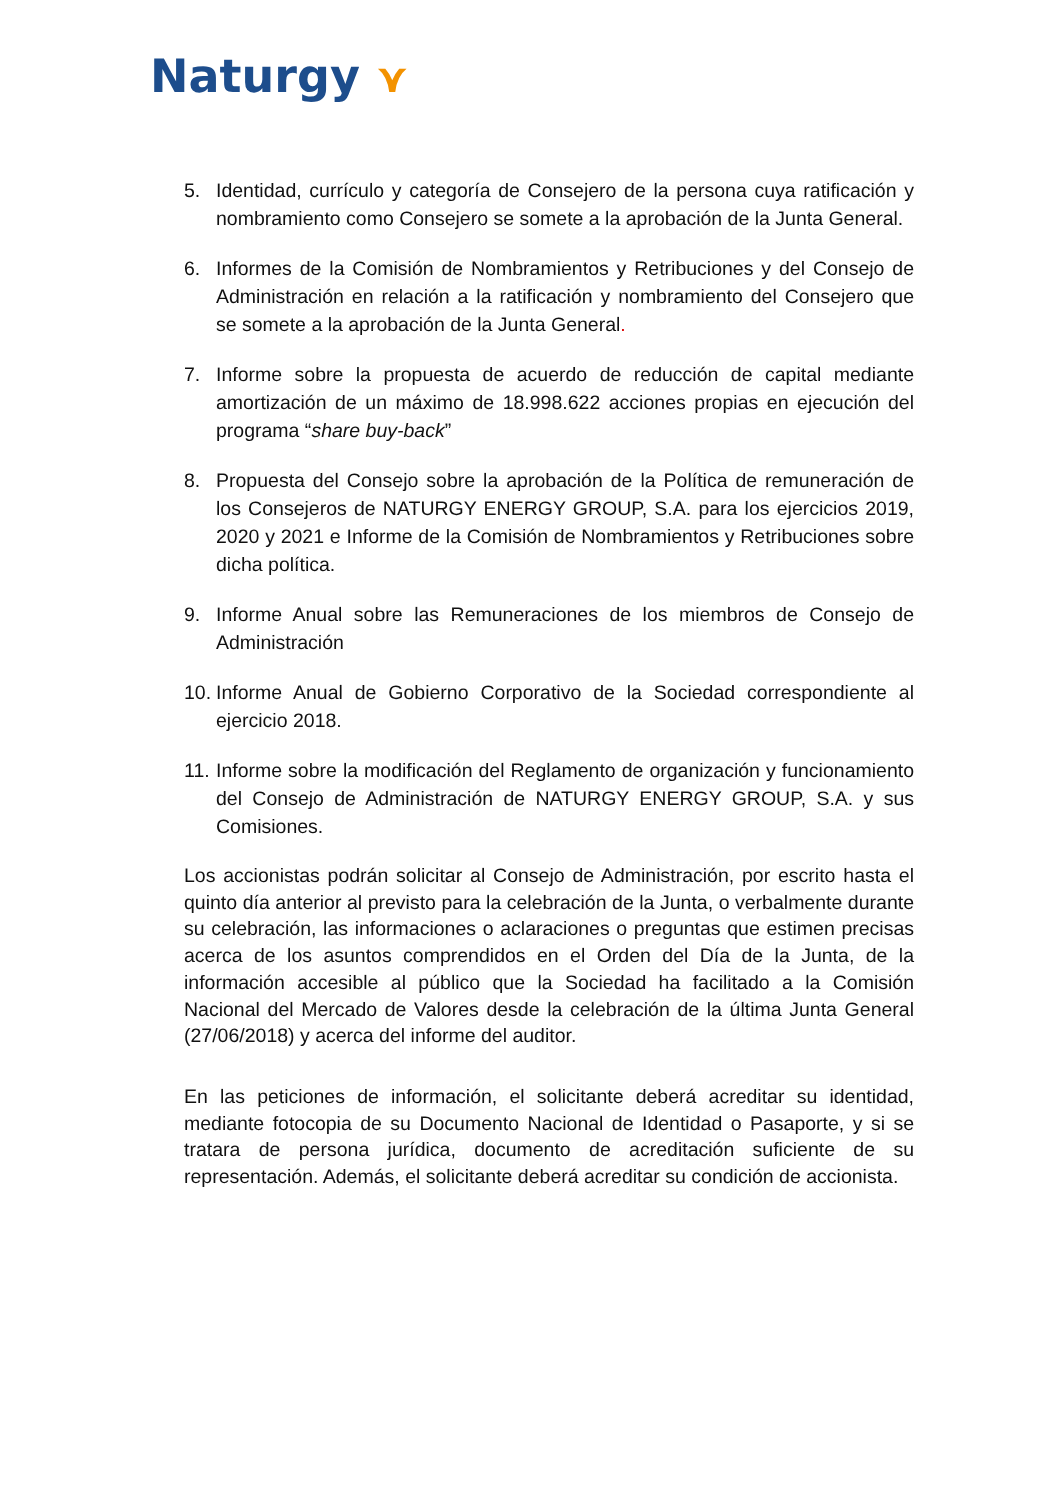Naturgy ⋎
5. Identidad, currículo y categoría de Consejero de la persona cuya ratificación y nombramiento como Consejero se somete a la aprobación de la Junta General.
6. Informes de la Comisión de Nombramientos y Retribuciones y del Consejo de Administración en relación a la ratificación y nombramiento del Consejero que se somete a la aprobación de la Junta General.
7. Informe sobre la propuesta de acuerdo de reducción de capital mediante amortización de un máximo de 18.998.622 acciones propias en ejecución del programa “share buy-back”
8. Propuesta del Consejo sobre la aprobación de la Política de remuneración de los Consejeros de NATURGY ENERGY GROUP, S.A. para los ejercicios 2019, 2020 y 2021 e Informe de la Comisión de Nombramientos y Retribuciones sobre dicha política.
9. Informe Anual sobre las Remuneraciones de los miembros de Consejo de Administración
10.
Informe Anual de Gobierno Corporativo de la Sociedad correspondiente al ejercicio 2018.
11.
Informe sobre la modificación del Reglamento de organización y funcionamiento del Consejo de Administración de NATURGY ENERGY GROUP, S.A. y sus Comisiones.
Los accionistas podrán solicitar al Consejo de Administración, por escrito hasta el quinto día anterior al previsto para la celebración de la Junta, o verbalmente durante su celebración, las informaciones o aclaraciones o preguntas que estimen precisas acerca de los asuntos comprendidos en el Orden del Día de la Junta, de la información accesible al público que la Sociedad ha facilitado a la Comisión Nacional del Mercado de Valores desde la celebración de la última Junta General (27/06/2018) y acerca del informe del auditor.
En las peticiones de información, el solicitante deberá acreditar su identidad, mediante fotocopia de su Documento Nacional de Identidad o Pasaporte, y si se tratara de persona jurídica, documento de acreditación suficiente de su representación. Además, el solicitante deberá acreditar su condición de accionista.